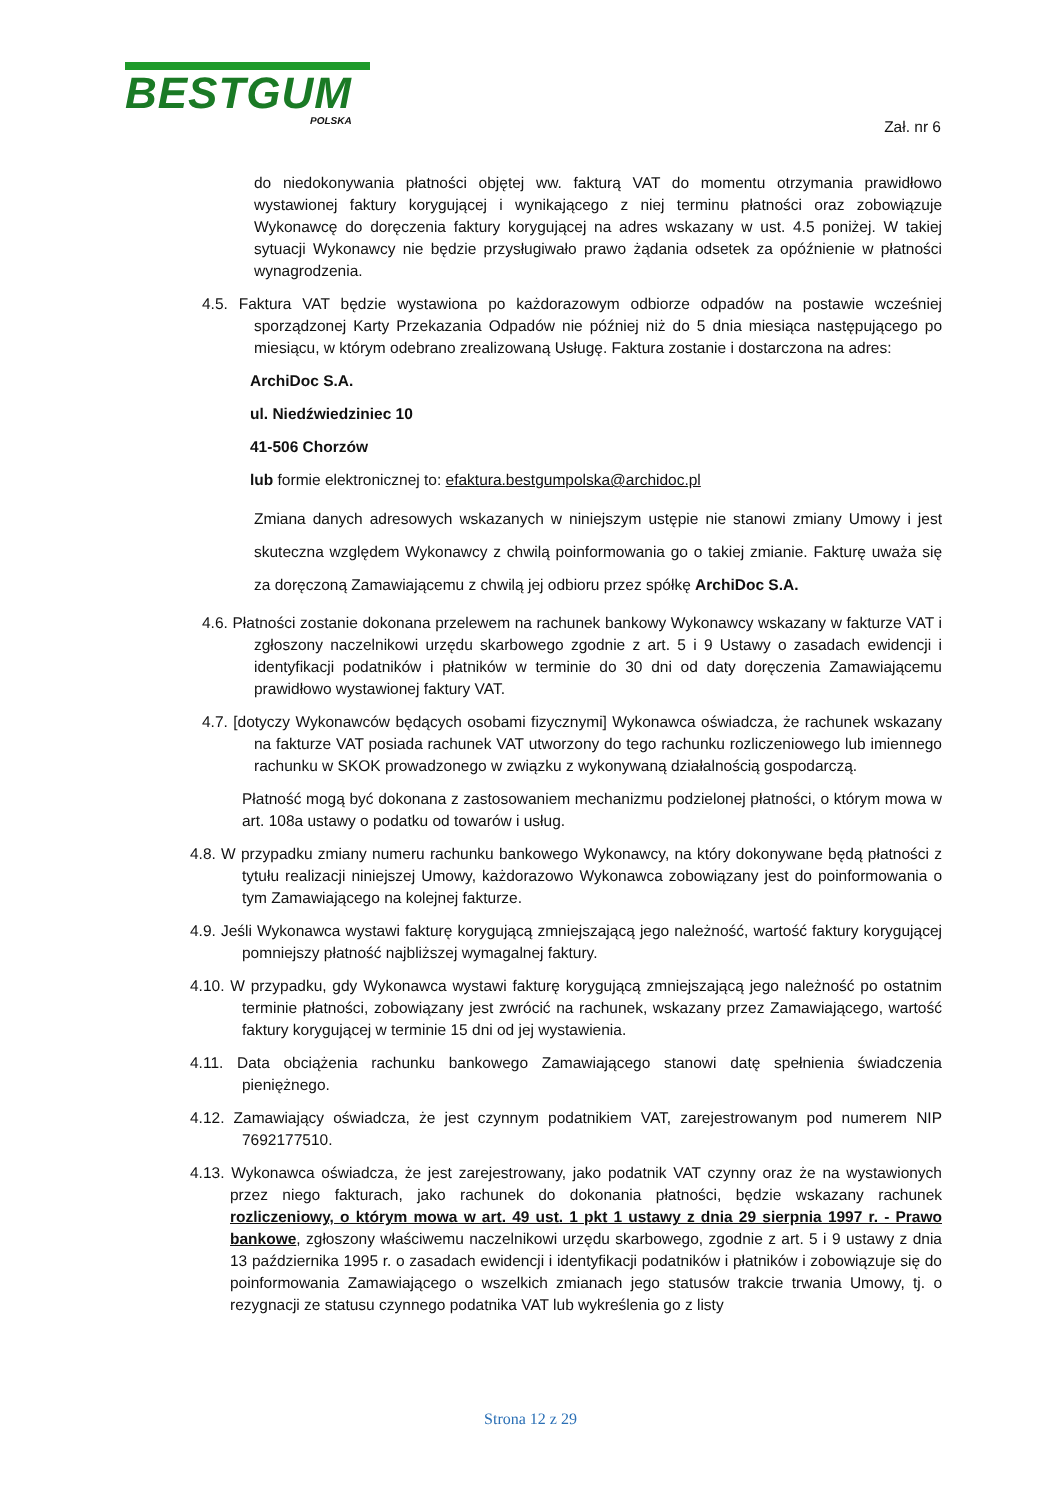BESTGUM
POLSKA
Zał. nr 6
do niedokonywania płatności objętej ww. fakturą VAT do momentu otrzymania prawidłowo wystawionej faktury korygującej i wynikającego z niej terminu płatności oraz zobowiązuje Wykonawcę do doręczenia faktury korygującej na adres wskazany w ust. 4.5 poniżej. W takiej sytuacji Wykonawcy nie będzie przysługiwało prawo żądania odsetek za opóźnienie w płatności wynagrodzenia.
4.5. Faktura VAT będzie wystawiona po każdorazowym odbiorze odpadów na postawie wcześniej sporządzonej Karty Przekazania Odpadów nie później niż do 5 dnia miesiąca następującego po miesiącu, w którym odebrano zrealizowaną Usługę. Faktura zostanie i dostarczona na adres:
ArchiDoc S.A.
ul. Niedźwiedziniec 10
41-506 Chorzów
lub formie elektronicznej to: efaktura.bestgumpolska@archidoc.pl
Zmiana danych adresowych wskazanych w niniejszym ustępie nie stanowi zmiany Umowy i jest skuteczna względem Wykonawcy z chwilą poinformowania go o takiej zmianie. Fakturę uważa się za doręczoną Zamawiającemu z chwilą jej odbioru przez spółkę ArchiDoc S.A.
4.6. Płatności zostanie dokonana przelewem na rachunek bankowy Wykonawcy wskazany w fakturze VAT i zgłoszony naczelnikowi urzędu skarbowego zgodnie z art. 5 i 9 Ustawy o zasadach ewidencji i identyfikacji podatników i płatników w terminie do 30 dni od daty doręczenia Zamawiającemu prawidłowo wystawionej faktury VAT.
4.7. [dotyczy Wykonawców będących osobami fizycznymi] Wykonawca oświadcza, że rachunek wskazany na fakturze VAT posiada rachunek VAT utworzony do tego rachunku rozliczeniowego lub imiennego rachunku w SKOK prowadzonego w związku z wykonywaną działalnością gospodarczą.
Płatność mogą być dokonana z zastosowaniem mechanizmu podzielonej płatności, o którym mowa w art. 108a ustawy o podatku od towarów i usług.
4.8. W przypadku zmiany numeru rachunku bankowego Wykonawcy, na który dokonywane będą płatności z tytułu realizacji niniejszej Umowy, każdorazowo Wykonawca zobowiązany jest do poinformowania o tym Zamawiającego na kolejnej fakturze.
4.9. Jeśli Wykonawca wystawi fakturę korygującą zmniejszającą jego należność, wartość faktury korygującej pomniejszy płatność najbliższej wymagalnej faktury.
4.10. W przypadku, gdy Wykonawca wystawi fakturę korygującą zmniejszającą jego należność po ostatnim terminie płatności, zobowiązany jest zwrócić na rachunek, wskazany przez Zamawiającego, wartość faktury korygującej w terminie 15 dni od jej wystawienia.
4.11. Data obciążenia rachunku bankowego Zamawiającego stanowi datę spełnienia świadczenia pieniężnego.
4.12. Zamawiający oświadcza, że jest czynnym podatnikiem VAT, zarejestrowanym pod numerem NIP 7692177510.
4.13. Wykonawca oświadcza, że jest zarejestrowany, jako podatnik VAT czynny oraz że na wystawionych przez niego fakturach, jako rachunek do dokonania płatności, będzie wskazany rachunek rozliczeniowy, o którym mowa w art. 49 ust. 1 pkt 1 ustawy z dnia 29 sierpnia 1997 r. - Prawo bankowe, zgłoszony właściwemu naczelnikowi urzędu skarbowego, zgodnie z art. 5 i 9 ustawy z dnia 13 października 1995 r. o zasadach ewidencji i identyfikacji podatników i płatników i zobowiązuje się do poinformowania Zamawiającego o wszelkich zmianach jego statusów trakcie trwania Umowy, tj. o rezygnacji ze statusu czynnego podatnika VAT lub wykreślenia go z listy
Strona 12 z 29